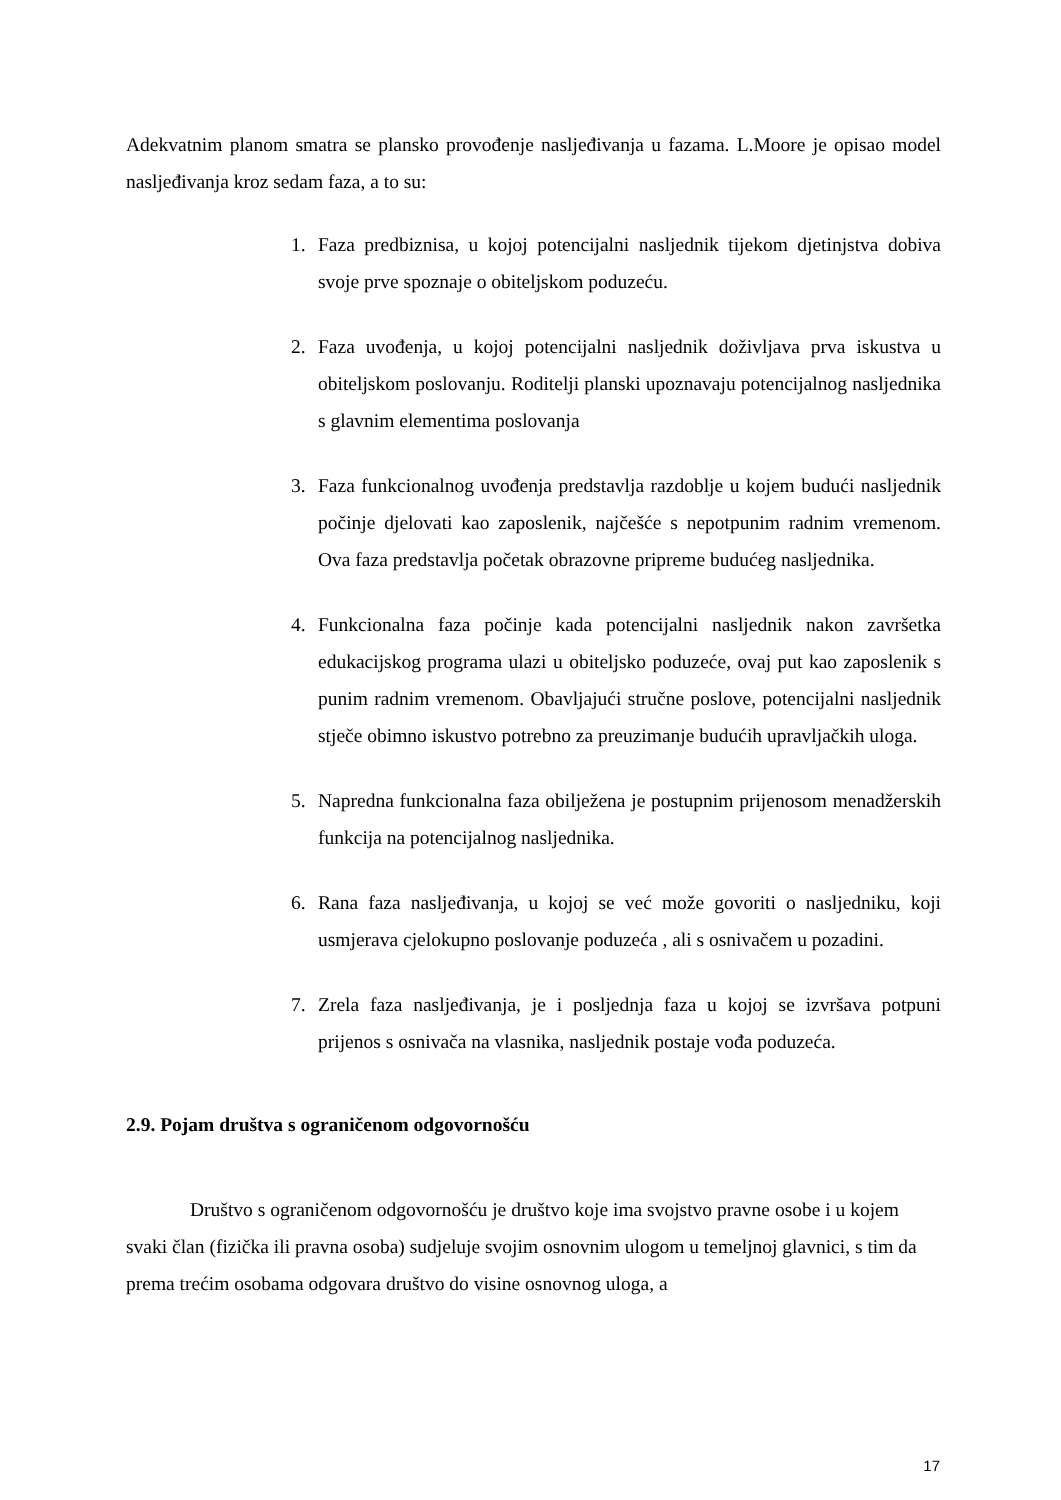Adekvatnim planom smatra se plansko provođenje nasljeđivanja u fazama. L.Moore je opisao model nasljeđivanja kroz sedam faza, a to su:
1. Faza predbiznisa, u kojoj potencijalni nasljednik tijekom djetinjstva dobiva svoje prve spoznaje o obiteljskom poduzeću.
2. Faza uvođenja, u kojoj potencijalni nasljednik doživljava prva iskustva u obiteljskom poslovanju. Roditelji planski upoznavaju potencijalnog nasljednika s glavnim elementima poslovanja
3. Faza funkcionalnog uvođenja predstavlja razdoblje u kojem budući nasljednik počinje djelovati kao zaposlenik, najčešće s nepotpunim radnim vremenom. Ova faza predstavlja početak obrazovne pripreme budućeg nasljednika.
4. Funkcionalna faza počinje kada potencijalni nasljednik nakon završetka edukacijskog programa ulazi u obiteljsko poduzeće, ovaj put kao zaposlenik s punim radnim vremenom. Obavljajući stručne poslove, potencijalni nasljednik stječe obimno iskustvo potrebno za preuzimanje budućih upravljačkih uloga.
5. Napredna funkcionalna faza obilježena je postupnim prijenosom menadžerskih funkcija na potencijalnog nasljednika.
6. Rana faza nasljeđivanja, u kojoj se već može govoriti o nasljedniku, koji usmjerava cjelokupno poslovanje poduzeća , ali s osnivačem u pozadini.
7. Zrela faza nasljeđivanja, je i posljednja faza u kojoj se izvršava potpuni prijenos s osnivača na vlasnika, nasljednik postaje vođa poduzeća.
2.9. Pojam društva s ograničenom odgovornošću
Društvo s ograničenom odgovornošću je društvo koje ima svojstvo pravne osobe i u kojem svaki član (fizička ili pravna osoba) sudjeluje svojim osnovnim ulogom u temeljnoj glavnici, s tim da prema trećim osobama odgovara društvo do visine osnovnog uloga, a
17